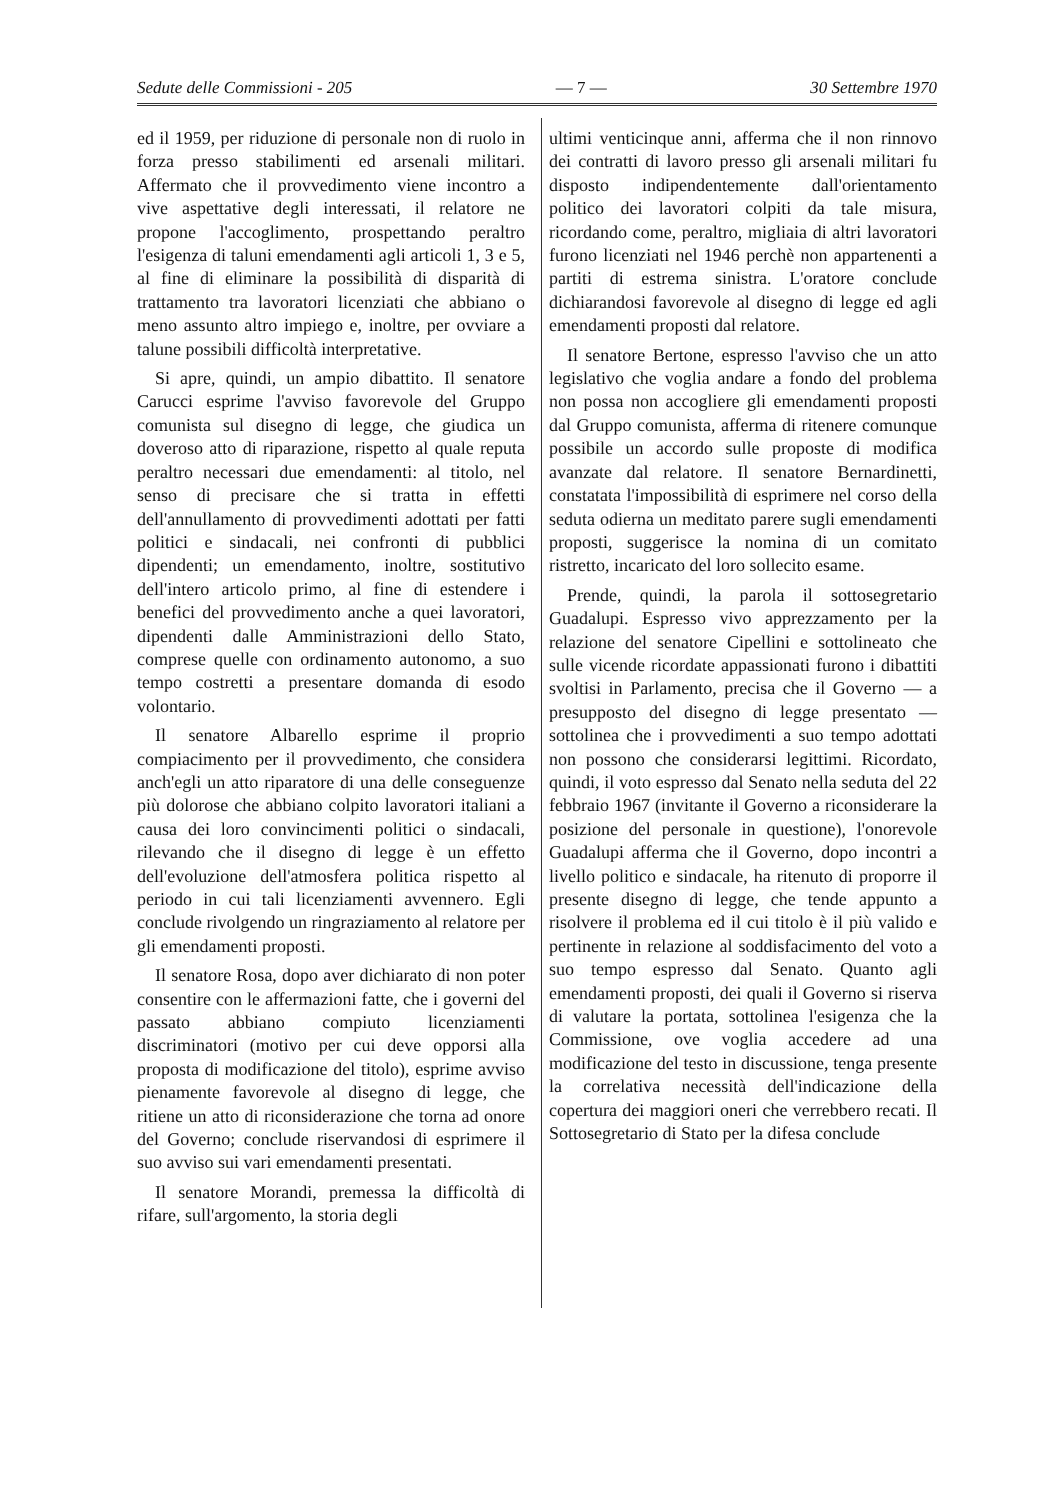Sedute delle Commissioni - 205 — 7 — 30 Settembre 1970
ed il 1959, per riduzione di personale non di ruolo in forza presso stabilimenti ed arsenali militari. Affermato che il provvedimento viene incontro a vive aspettative degli interessati, il relatore ne propone l'accoglimento, prospettando peraltro l'esigenza di taluni emendamenti agli articoli 1, 3 e 5, al fine di eliminare la possibilità di disparità di trattamento tra lavoratori licenziati che abbiano o meno assunto altro impiego e, inoltre, per ovviare a talune possibili difficoltà interpretative.
Si apre, quindi, un ampio dibattito. Il senatore Carucci esprime l'avviso favorevole del Gruppo comunista sul disegno di legge, che giudica un doveroso atto di riparazione, rispetto al quale reputa peraltro necessari due emendamenti: al titolo, nel senso di precisare che si tratta in effetti dell'annullamento di provvedimenti adottati per fatti politici e sindacali, nei confronti di pubblici dipendenti; un emendamento, inoltre, sostitutivo dell'intero articolo primo, al fine di estendere i benefici del provvedimento anche a quei lavoratori, dipendenti dalle Amministrazioni dello Stato, comprese quelle con ordinamento autonomo, a suo tempo costretti a presentare domanda di esodo volontario.
Il senatore Albarello esprime il proprio compiacimento per il provvedimento, che considera anch'egli un atto riparatore di una delle conseguenze più dolorose che abbiano colpito lavoratori italiani a causa dei loro convincimenti politici o sindacali, rilevando che il disegno di legge è un effetto dell'evoluzione dell'atmosfera politica rispetto al periodo in cui tali licenziamenti avvennero. Egli conclude rivolgendo un ringraziamento al relatore per gli emendamenti proposti.
Il senatore Rosa, dopo aver dichiarato di non poter consentire con le affermazioni fatte, che i governi del passato abbiano compiuto licenziamenti discriminatori (motivo per cui deve opporsi alla proposta di modificazione del titolo), esprime avviso pienamente favorevole al disegno di legge, che ritiene un atto di riconsiderazione che torna ad onore del Governo; conclude riservandosi di esprimere il suo avviso sui vari emendamenti presentati.
Il senatore Morandi, premessa la difficoltà di rifare, sull'argomento, la storia degli
ultimi venticinque anni, afferma che il non rinnovo dei contratti di lavoro presso gli arsenali militari fu disposto indipendentemente dall'orientamento politico dei lavoratori colpiti da tale misura, ricordando come, peraltro, migliaia di altri lavoratori furono licenziati nel 1946 perchè non appartenenti a partiti di estrema sinistra. L'oratore conclude dichiarandosi favorevole al disegno di legge ed agli emendamenti proposti dal relatore.
Il senatore Bertone, espresso l'avviso che un atto legislativo che voglia andare a fondo del problema non possa non accogliere gli emendamenti proposti dal Gruppo comunista, afferma di ritenere comunque possibile un accordo sulle proposte di modifica avanzate dal relatore. Il senatore Bernardinetti, constatata l'impossibilità di esprimere nel corso della seduta odierna un meditato parere sugli emendamenti proposti, suggerisce la nomina di un comitato ristretto, incaricato del loro sollecito esame.
Prende, quindi, la parola il sottosegretario Guadalupi. Espresso vivo apprezzamento per la relazione del senatore Cipellini e sottolineato che sulle vicende ricordate appassionati furono i dibattiti svoltisi in Parlamento, precisa che il Governo — a presupposto del disegno di legge presentato — sottolinea che i provvedimenti a suo tempo adottati non possono che considerarsi legittimi. Ricordato, quindi, il voto espresso dal Senato nella seduta del 22 febbraio 1967 (invitante il Governo a riconsiderare la posizione del personale in questione), l'onorevole Guadalupi afferma che il Governo, dopo incontri a livello politico e sindacale, ha ritenuto di proporre il presente disegno di legge, che tende appunto a risolvere il problema ed il cui titolo è il più valido e pertinente in relazione al soddisfacimento del voto a suo tempo espresso dal Senato. Quanto agli emendamenti proposti, dei quali il Governo si riserva di valutare la portata, sottolinea l'esigenza che la Commissione, ove voglia accedere ad una modificazione del testo in discussione, tenga presente la correlativa necessità dell'indicazione della copertura dei maggiori oneri che verrebbero recati. Il Sottosegretario di Stato per la difesa conclude